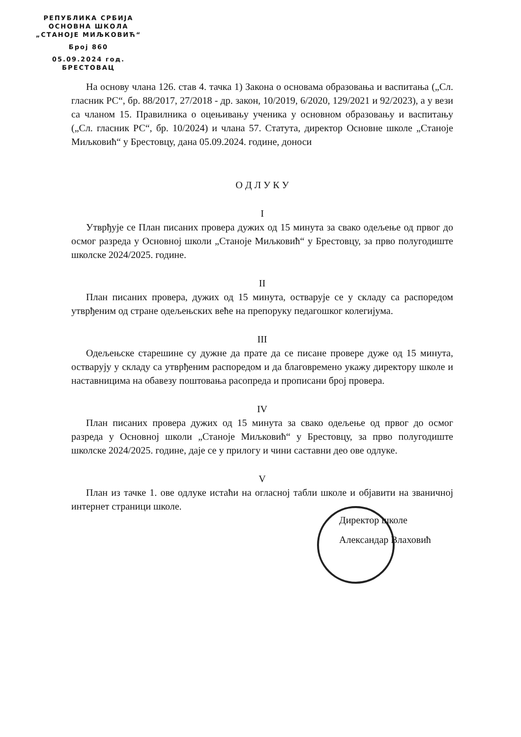РЕПУБЛИКА СРБИЈА
ОСНОВНА ШКОЛА
„СТАНОЈЕ МИЉКОВИЋ“
Број 860
05.09.2024 год.
БРЕСТОВАЦ
На основу члана 126. став 4. тачка 1) Закона о основама образовања и васпитања („Сл. гласник РС“, бр. 88/2017, 27/2018 - др. закон, 10/2019, 6/2020, 129/2021 и 92/2023), а у вези са чланом 15. Правилника о оцењивању ученика у основном образовању и васпитању („Сл. гласник РС“, бр. 10/2024) и члана 57. Статута, директор Основне школе „Станоје Миљковић“ у Брестовцу, дана 05.09.2024. године, доноси
О Д Л У К У
I
Утврђује се План писаних провера дужих од 15 минута за свако одељење од првог до осмог разреда у Основној школи „Станоје Миљковић“ у Брестовцу, за прво полугодиште школске 2024/2025. године.
II
План писаних провера, дужих од 15 минута, остварује се у складу са распоредом утврђеним од стране одељењских веће на препоруку педагошког колегијума.
III
Одељењске старешине су дужне да прате да се писане провере дуже од 15 минута, остварују у складу са утврђеним распоредом и да благовремено укажу директору школе и наставницима на обавезу поштовања расопреда и прописани број провера.
IV
План писаних провера дужих од 15 минута за свако одељење од првог до осмог разреда у Основној школи „Станоје Миљковић“ у Брестовцу, за прво полугодиште школске 2024/2025. године, даје се у прилогу и чини саставни део ове одлуке.
V
План из тачке 1. ове одлуке истаћи на огласној табли школе и објавити на званичној интернет страници школе.
Директор школе
Александар Влаховић